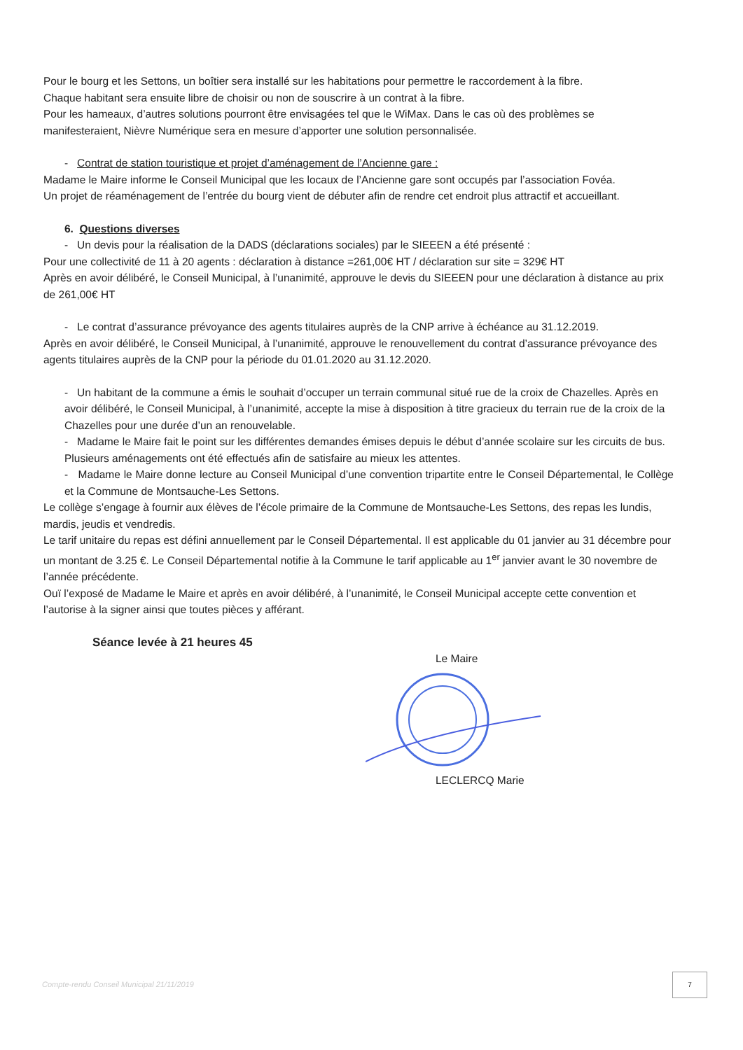Pour le bourg et les Settons, un boîtier sera installé sur les habitations pour permettre le raccordement à la fibre.
Chaque habitant sera ensuite libre de choisir ou non de souscrire à un contrat à la fibre.
Pour les hameaux, d’autres solutions pourront être envisagées tel que le WiMax. Dans le cas où des problèmes se manifesteraient, Nièvre Numérique sera en mesure d’apporter une solution personnalisée.
- Contrat de station touristique et projet d’aménagement de l’Ancienne gare :
Madame le Maire informe le Conseil Municipal que les locaux de l’Ancienne gare sont occupés par l’association Fovéa.
Un projet de réaménagement de l’entrée du bourg vient de débuter afin de rendre cet endroit plus attractif et accueillant.
6. Questions diverses
- Un devis pour la réalisation de la DADS (déclarations sociales) par le SIEEEN a été présenté :
Pour une collectivité de 11 à 20 agents : déclaration à distance =261,00€ HT / déclaration sur site = 329€ HT
Après en avoir délibéré, le Conseil Municipal, à l’unanimité, approuve le devis du SIEEEN pour une déclaration à distance au prix de 261,00€ HT
- Le contrat d’assurance prévoyance des agents titulaires auprès de la CNP arrive à échéance au 31.12.2019.
Après en avoir délibéré, le Conseil Municipal, à l’unanimité, approuve le renouvellement du contrat d’assurance prévoyance des agents titulaires auprès de la CNP pour la période du 01.01.2020 au 31.12.2020.
- Un habitant de la commune a émis le souhait d’occuper un terrain communal situé rue de la croix de Chazelles. Après en avoir délibéré, le Conseil Municipal, à l’unanimité, accepte la mise à disposition à titre gracieux du terrain rue de la croix de la Chazelles pour une durée d’un an renouvelable.
- Madame le Maire fait le point sur les différentes demandes émises depuis le début d’année scolaire sur les circuits de bus. Plusieurs aménagements ont été effectués afin de satisfaire au mieux les attentes.
- Madame le Maire donne lecture au Conseil Municipal d’une convention tripartite entre le Conseil Départemental, le Collège et la Commune de Montsauche-Les Settons.
Le collège s’engage à fournir aux élèves de l’école primaire de la Commune de Montsauche-Les Settons, des repas les lundis, mardis, jeudis et vendredis.
Le tarif unitaire du repas est défini annuellement par le Conseil Départemental. Il est applicable du 01 janvier au 31 décembre pour un montant de 3.25 €. Le Conseil Départemental notifie à la Commune le tarif applicable au 1<sup>er</sup> janvier avant le 30 novembre de l’année précédente.
Ouï l’exposé de Madame le Maire et après en avoir délibéré, à l’unanimité, le Conseil Municipal accepte cette convention et l’autorise à la signer ainsi que toutes pièces y afférant.
Séance levée à 21 heures 45
Le Maire
LECLERCQ Marie
Compte-rendu Conseil Municipal 21/11/2019
7